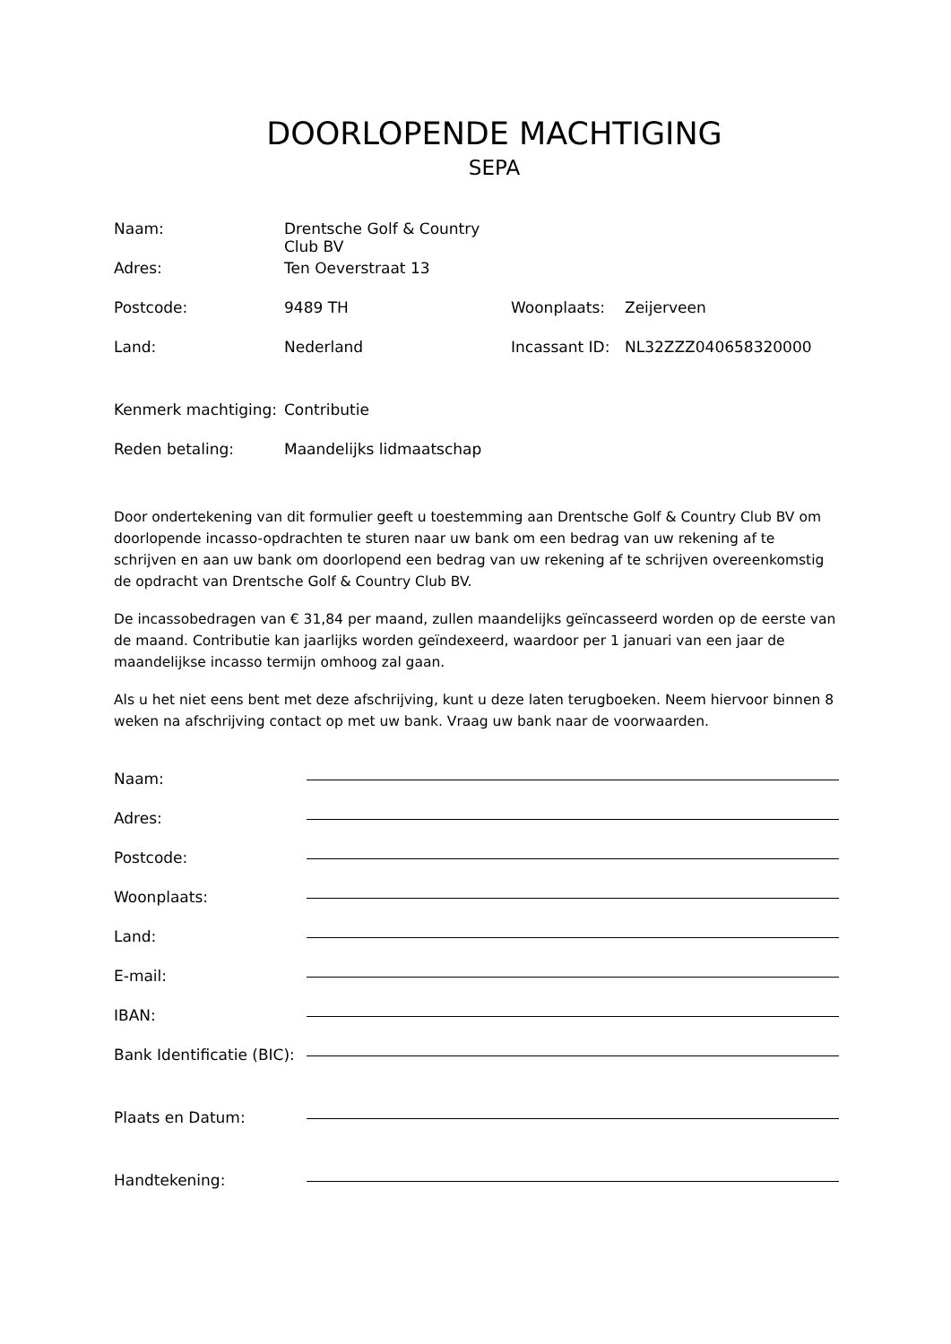DOORLOPENDE MACHTIGING
SEPA
| Naam: | Drentsche Golf & Country Club BV | | |
| Adres: | Ten Oeverstraat 13 | | |
| Postcode: | 9489 TH | Woonplaats: | Zeijerveen |
| Land: | Nederland | Incassant ID: | NL32ZZZ040658320000 |
| Kenmerk machtiging: | Contributie | | |
| Reden betaling: | Maandelijks lidmaatschap | | |
Door ondertekening van dit formulier geeft u toestemming aan Drentsche Golf & Country Club BV om doorlopende incasso-opdrachten te sturen naar uw bank om een bedrag van uw rekening af te schrijven en aan uw bank om doorlopend een bedrag van uw rekening af te schrijven overeenkomstig de opdracht van Drentsche Golf & Country Club BV.
De incassobedragen van € 31,84 per maand, zullen maandelijks geïncasseerd worden op de eerste van de maand. Contributie kan jaarlijks worden geïndexeerd, waardoor per 1 januari van een jaar de maandelijkse incasso termijn omhoog zal gaan.
Als u het niet eens bent met deze afschrijving, kunt u deze laten terugboeken. Neem hiervoor binnen 8 weken na afschrijving contact op met uw bank. Vraag uw bank naar de voorwaarden.
Naam:
Adres:
Postcode:
Woonplaats:
Land:
E-mail:
IBAN:
Bank Identificatie (BIC):
Plaats en Datum:
Handtekening: